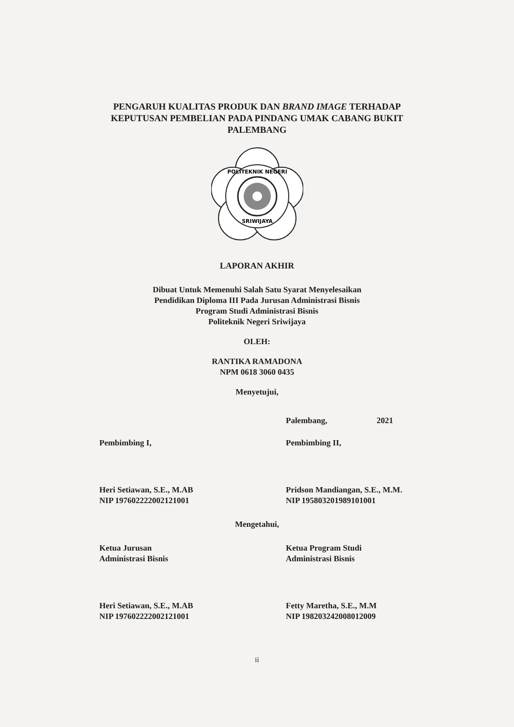PENGARUH KUALITAS PRODUK DAN BRAND IMAGE TERHADAP
KEPUTUSAN PEMBELIAN PADA PINDANG UMAK CABANG BUKIT
PALEMBANG
POLITEKNIK NEGERI
SRIWIJAYA
LAPORAN AKHIR
Dibuat Untuk Memenuhi Salah Satu Syarat Menyelesaikan
Pendidikan Diploma III Pada Jurusan Administrasi Bisnis
Program Studi Administrasi Bisnis
Politeknik Negeri Sriwijaya
OLEH:
RANTIKA RAMADONA
NPM 0618 3060 0435
Menyetujui,
Palembang, 2021
Pembimbing I,
Heri Setiawan, S.E., M.AB
NIP 197602222002121001
Pembimbing II,
Pridson Mandiangan, S.E., M.M.
NIP 195803201989101001
Mengetahui,
Ketua Jurusan
Administrasi Bisnis
Heri Setiawan, S.E., M.AB
NIP 197602222002121001
Ketua Program Studi
Administrasi Bisnis
Fetty Maretha, S.E., M.M
NIP 198203242008012009
ii